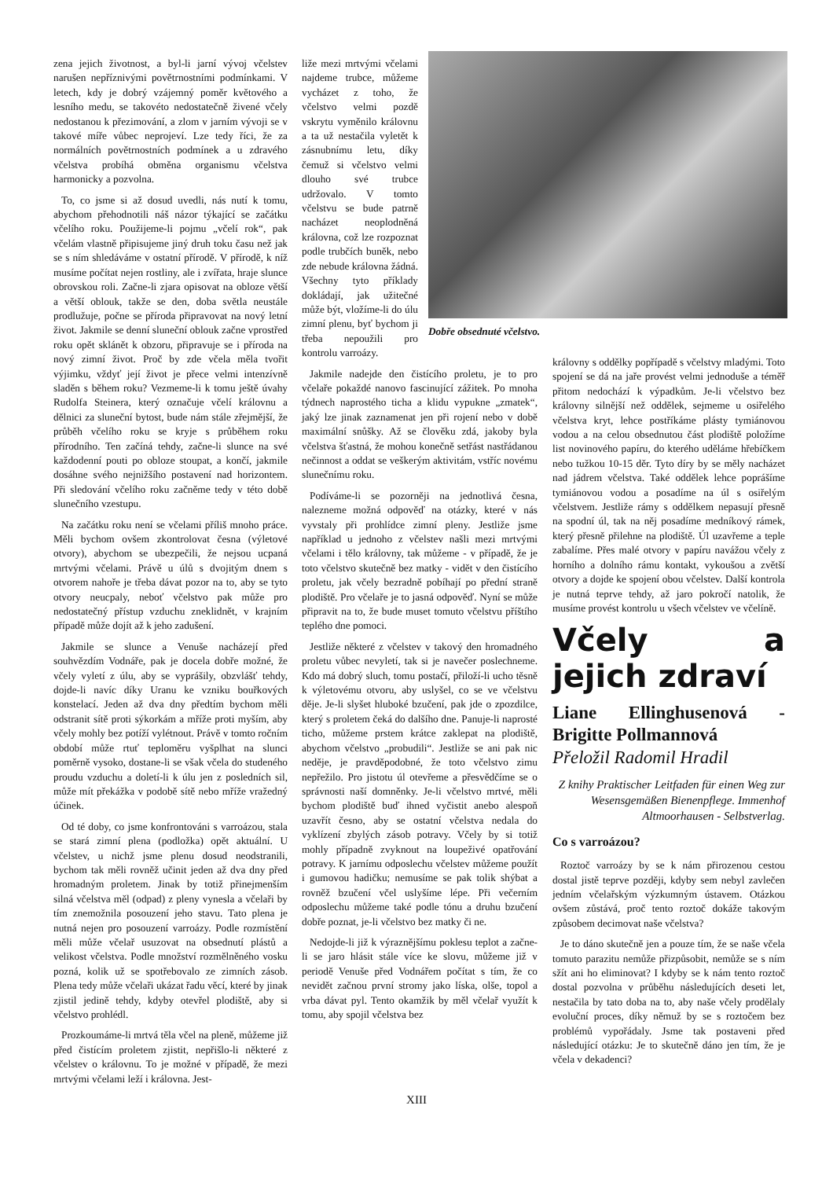zena jejich životnost, a byl-li jarní vývoj včelstev narušen nepříznivými povětrnostními podmínkami. V letech, kdy je dobrý vzájemný poměr květového a lesního medu, se takovéto nedostatečně živené včely nedostanou k přezimování, a zlom v jarním vývoji se v takové míře vůbec neprojeví. Lze tedy říci, že za normálních povětrnostních podmínek a u zdravého včelstva probíhá obměna organismu včelstva harmonicky a pozvolna.
To, co jsme si až dosud uvedli, nás nutí k tomu, abychom přehodnotili náš názor týkající se začátku včelího roku. Použijeme-li pojmu „včelí rok“, pak včelám vlastně připisujeme jiný druh toku času než jak se s ním shledáváme v ostatní přírodě. V přírodě, k níž musíme počítat nejen rostliny, ale i zvířata, hraje slunce obrovskou roli. Začne-li zjara opisovat na obloze větší a větší oblouk, takže se den, doba světla neustále prodlužuje, počne se příroda připravovat na nový letní život. Jakmile se denní sluneční oblouk začne vprostřed roku opět sklánět k obzoru, připravuje se i příroda na nový zimní život. Proč by zde včela měla tvořit výjimku, vždyť její život je přece velmi intenzívně sladěn s během roku? Vezmeme-li k tomu ještě úvahy Rudolfa Steinera, který označuje včelí královnu a dělnici za sluneční bytost, bude nám stále zřejmější, že průběh včelího roku se kryje s průběhem roku přírodního. Ten začíná tehdy, začne-li slunce na své každodenní pouti po obloze stoupat, a končí, jakmile dosáhne svého nejnižšího postavení nad horizontem. Při sledování včelího roku začněme tedy v této době slunečního vzestupu.
Na začátku roku není se včelami příliš mnoho práce. Měli bychom ovšem zkontrolovat česna (výletové otvory), abychom se ubezpečili, že nejsou ucpaná mrtvými včelami. Právě u úlů s dvojitým dnem s otvorem nahoře je třeba dávat pozor na to, aby se tyto otvory neucpaly, neboť včelstvo pak může pro nedostatečný přístup vzduchu zneklidnět, v krajním případě může dojít až k jeho zadušení.
Jakmile se slunce a Venuše nacházejí před souhvězdím Vodnáře, pak je docela dobře možné, že včely vyletí z úlu, aby se vyprášily, obzvlášť tehdy, dojde-li navíc díky Uranu ke vzniku bouřkových konstelací. Jeden až dva dny předtím bychom měli odstranit sítě proti sýkorkám a mříže proti myším, aby včely mohly bez potíží vylétnout. Právě v tomto ročním období může rtuť teploměru vyšplhat na slunci poměrně vysoko, dostane-li se však včela do studeného proudu vzduchu a doletí-li k úlu jen z posledních sil, může mít překážka v podobě sítě nebo mříže vražedný účinek.
Od té doby, co jsme konfrontováni s varroázou, stala se stará zimní plena (podložka) opět aktuální. U včelstev, u nichž jsme plenu dosud neodstranili, bychom tak měli rovněž učinit jeden až dva dny před hromadným proletem. Jinak by totiž přinejmenším silná včelstva měl (odpad) z pleny vynesla a včelaři by tím znemožnila posouzení jeho stavu. Tato plena je nutná nejen pro posouzení varroázy. Podle rozmístění měli může včelař usuzovat na obsednutí plástů a velikost včelstva. Podle množství rozmělněného vosku pozná, kolik už se spotřebovalo ze zimních zásob. Plena tedy může včelaři ukázat řadu věcí, které by jinak zjistil jedině tehdy, kdyby otevřel plodiště, aby si včelstvo prohlédl.
Prozkoumáme-li mrtvá těla včel na pleně, můžeme již před čistícím proletem zjistit, nepřišlo-li některé z včelstev o královnu. To je možné v případě, že mezi mrtvými včelami leží i královna. Jest-
Dobře obsednuté včelstvo.
liže mezi mrtvými včelami najdeme trubce, můžeme vycházet z toho, že včelstvo velmi pozdě vskrytu vyměnilo královnu a ta už nestačila vyletět k zásnubnímu letu, díky čemuž si včelstvo velmi dlouho své trubce udržovalo. V tomto včelstvu se bude patrně nacházet neoplodněná královna, což lze rozpoznat podle trubčích buněk, nebo zde nebude královna žádná. Všechny tyto příklady dokládají, jak užitečné může být, vložíme-li do úlu zimní plenu, byť bychom ji třeba nepoužili pro kontrolu varroázy.
Jakmile nadejde den čistícího proletu, je to pro včelaře pokaždé nanovo fascinující zážitek. Po mnoha týdnech naprostého ticha a klidu vypukne „zmatek“, jaký lze jinak zaznamenat jen při rojení nebo v době maximální snůšky. Až se člověku zdá, jakoby byla včelstva šťastná, že mohou konečně setřást nastřádanou nečinnost a oddat se veškerým aktivitám, vstříc novému slunečnímu roku.
Podíváme-li se pozorněji na jednotlivá česna, nalezneme možná odpověď na otázky, které v nás vyvstaly při prohlídce zimní pleny. Jestliže jsme například u jednoho z včelstev našli mezi mrtvými včelami i tělo královny, tak můžeme - v případě, že je toto včelstvo skutečně bez matky - vidět v den čistícího proletu, jak včely bezradně pobíhají po přední straně plodiště. Pro včelaře je to jasná odpověď. Nyní se může připravit na to, že bude muset tomuto včelstvu příštího teplého dne pomoci.
Jestliže některé z včelstev v takový den hromadného proletu vůbec nevyletí, tak si je navečer poslechneme. Kdo má dobrý sluch, tomu postačí, přiloží-li ucho těsně k výletovému otvoru, aby uslyšel, co se ve včelstvu děje. Je-li slyšet hluboké bzučení, pak jde o zpozdilce, který s proletem čeká do dalšího dne. Panuje-li naprosté ticho, můžeme prstem krátce zaklepat na plodiště, abychom včelstvo „probudili“. Jestliže se ani pak nic neděje, je pravděpodobné, že toto včelstvo zimu nepřežilo. Pro jistotu úl otevřeme a přesvědčíme se o správnosti naší domněnky. Je-li včelstvo mrtvé, měli bychom plodiště buď ihned vyčistit anebo alespoň uzavřít česno, aby se ostatní včelstva nedala do vyklízení zbylých zásob potravy. Včely by si totiž mohly případně zvyknout na loupeživé opatřování potravy. K jarnímu odposlechu včelstev můžeme použít i gumovou hadičku; nemusíme se pak tolik shýbat a rovněž bzučení včel uslyšíme lépe. Při večerním odposlechu můžeme také podle tónu a druhu bzučení dobře poznat, je-li včelstvo bez matky či ne.
Nedojde-li již k výraznějšímu poklesu teplot a začne-li se jaro hlásit stále více ke slovu, můžeme již v periodě Venuše před Vodnářem počítat s tím, že co nevidět začnou první stromy jako líska, olše, topol a vrba dávat pyl. Tento okamžik by měl včelař využít k tomu, aby spojil včelstva bez
královny s oddělky popřípadě s včelstvy mladými. Toto spojení se dá na jaře provést velmi jednoduše a téměř přitom nedochází k výpadkům. Je-li včelstvo bez královny silnější než oddělek, sejmeme u osiřelého včelstva kryt, lehce postříkáme plásty tymiánovou vodou a na celou obsednutou část plodiště položíme list novinového papíru, do kterého uděláme hřebíčkem nebo tužkou 10-15 děr. Tyto díry by se měly nacházet nad jádrem včelstva. Také oddělek lehce poprášíme tymiánovou vodou a posadíme na úl s osiřelým včelstvem. Jestliže rámy s oddělkem nepasují přesně na spodní úl, tak na něj posadíme medníkový rámek, který přesně přilehne na plodiště. Úl uzavřeme a teple zabalíme. Přes malé otvory v papíru navážou včely z horního a dolního rámu kontakt, vykoušou a zvětší otvory a dojde ke spojení obou včelstev. Další kontrola je nutná teprve tehdy, až jaro pokročí natolik, že musíme provést kontrolu u všech včelstev ve včelíně.
Včely a jejich zdraví
Liane Ellinghusenová - Brigitte Pollmannová
Přeložil Radomil Hradil
Z knihy Praktischer Leitfaden für einen Weg zur Wesensgemäßen Bienenpflege. Immenhof Altmoorhausen - Selbstverlag.
Co s varroázou?
Roztoč varroázy by se k nám přirozenou cestou dostal jistě teprve později, kdyby sem nebyl zavlečen jedním včelařským výzkumným ústavem. Otázkou ovšem zůstává, proč tento roztoč dokáže takovým způsobem decimovat naše včelstva?
Je to dáno skutečně jen a pouze tím, že se naše včela tomuto parazitu nemůže přizpůsobit, nemůže se s ním sžít ani ho eliminovat? I kdyby se k nám tento roztoč dostal pozvolna v průběhu následujících deseti let, nestačila by tato doba na to, aby naše včely prodělaly evoluční proces, díky němuž by se s roztočem bez problémů vypořádaly. Jsme tak postaveni před následující otázku: Je to skutečně dáno jen tím, že je včela v dekadenci?
XIII